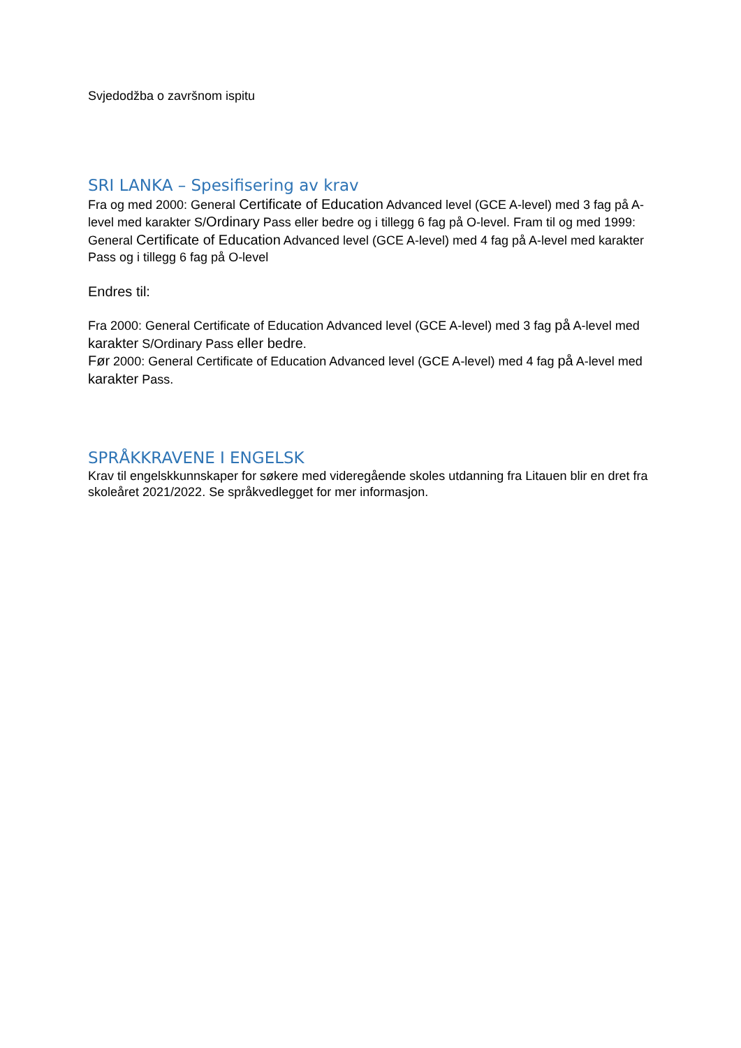Svjedodžba o završnom ispitu
SRI LANKA – Spesifisering av krav
Fra og med 2000: General Certificate of Education Advanced level (GCE A-level) med 3 fag på A-level med karakter S/Ordinary Pass eller bedre og i tillegg 6 fag på O-level. Fram til og med 1999: General Certificate of Education Advanced level (GCE A-level) med 4 fag på A-level med karakter Pass og i tillegg 6 fag på O-level
Endres til:
Fra 2000: General Certificate of Education Advanced level (GCE A-level) med 3 fag på A-level med karakter S/Ordinary Pass eller bedre.
Før 2000: General Certificate of Education Advanced level (GCE A-level) med 4 fag på A-level med karakter Pass.
SPRÅKKRAVENE I ENGELSK
Krav til engelskkunnskaper for søkere med videregående skoles utdanning fra Litauen blir en dret fra skoleåret 2021/2022. Se språkvedlegget for mer informasjon.